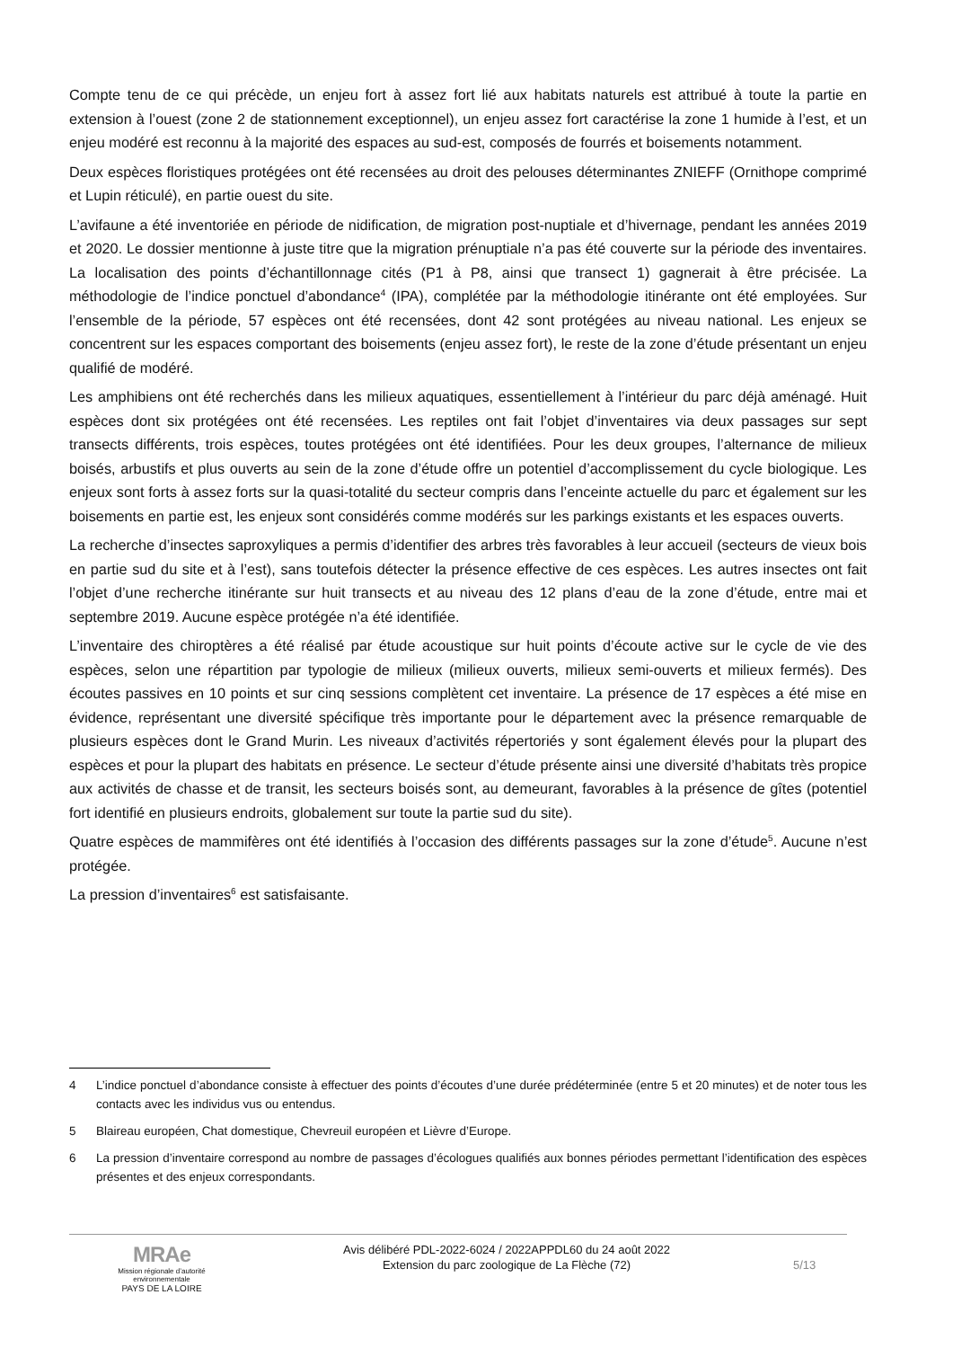Compte tenu de ce qui précède, un enjeu fort à assez fort lié aux habitats naturels est attribué à toute la partie en extension à l’ouest (zone 2 de stationnement exceptionnel), un enjeu assez fort caractérise la zone 1 humide à l’est, et un enjeu modéré est reconnu à la majorité des espaces au sud-est, composés de fourrés et boisements notamment.
Deux espèces floristiques protégées ont été recensées au droit des pelouses déterminantes ZNIEFF (Ornithope comprimé et Lupin réticulé), en partie ouest du site.
L’avifaune a été inventoriée en période de nidification, de migration post-nuptiale et d’hivernage, pendant les années 2019 et 2020. Le dossier mentionne à juste titre que la migration prénuptiale n’a pas été couverte sur la période des inventaires. La localisation des points d’échantillonnage cités (P1 à P8, ainsi que transect 1) gagnerait à être précisée. La méthodologie de l’indice ponctuel d’abondance<sup>4</sup> (IPA), complétée par la méthodologie itinérante ont été employées. Sur l’ensemble de la période, 57 espèces ont été recensées, dont 42 sont protégées au niveau national. Les enjeux se concentrent sur les espaces comportant des boisements (enjeu assez fort), le reste de la zone d’étude présentant un enjeu qualifié de modéré.
Les amphibiens ont été recherchés dans les milieux aquatiques, essentiellement à l’intérieur du parc déjà aménagé. Huit espèces dont six protégées ont été recensées. Les reptiles ont fait l’objet d’inventaires via deux passages sur sept transects différents, trois espèces, toutes protégées ont été identifiées. Pour les deux groupes, l’alternance de milieux boisés, arbustifs et plus ouverts au sein de la zone d’étude offre un potentiel d’accomplissement du cycle biologique. Les enjeux sont forts à assez forts sur la quasi-totalité du secteur compris dans l’enceinte actuelle du parc et également sur les boisements en partie est, les enjeux sont considérés comme modérés sur les parkings existants et les espaces ouverts.
La recherche d’insectes saproxyliques a permis d’identifier des arbres très favorables à leur accueil (secteurs de vieux bois en partie sud du site et à l’est), sans toutefois détecter la présence effective de ces espèces. Les autres insectes ont fait l’objet d’une recherche itinérante sur huit transects et au niveau des 12 plans d’eau de la zone d’étude, entre mai et septembre 2019. Aucune espèce protégée n’a été identifiée.
L’inventaire des chiroptères a été réalisé par étude acoustique sur huit points d’écoute active sur le cycle de vie des espèces, selon une répartition par typologie de milieux (milieux ouverts, milieux semi-ouverts et milieux fermés). Des écoutes passives en 10 points et sur cinq sessions complètent cet inventaire. La présence de 17 espèces a été mise en évidence, représentant une diversité spécifique très importante pour le département avec la présence remarquable de plusieurs espèces dont le Grand Murin. Les niveaux d’activités répertoriés y sont également élevés pour la plupart des espèces et pour la plupart des habitats en présence. Le secteur d’étude présente ainsi une diversité d’habitats très propice aux activités de chasse et de transit, les secteurs boisés sont, au demeurant, favorables à la présence de gîtes (potentiel fort identifié en plusieurs endroits, globalement sur toute la partie sud du site).
Quatre espèces de mammifères ont été identifiés à l’occasion des différents passages sur la zone d’étude<sup>5</sup>. Aucune n’est protégée.
La pression d’inventaires<sup>6</sup> est satisfaisante.
4 L’indice ponctuel d’abondance consiste à effectuer des points d’écoutes d’une durée prédéterminée (entre 5 et 20 minutes) et de noter tous les contacts avec les individus vus ou entendus.
5 Blaireau européen, Chat domestique, Chevreuil européen et Lièvre d’Europe.
6 La pression d’inventaire correspond au nombre de passages d’écologues qualifiés aux bonnes périodes permettant l’identification des espèces présentes et des enjeux correspondants.
MRAe
Mission régionale d’autorité environnementale
PAYS DE LA LOIRE
Avis délibéré PDL-2022-6024 / 2022APPDL60 du 24 août 2022
Extension du parc zoologique de La Flèche (72)
5/13